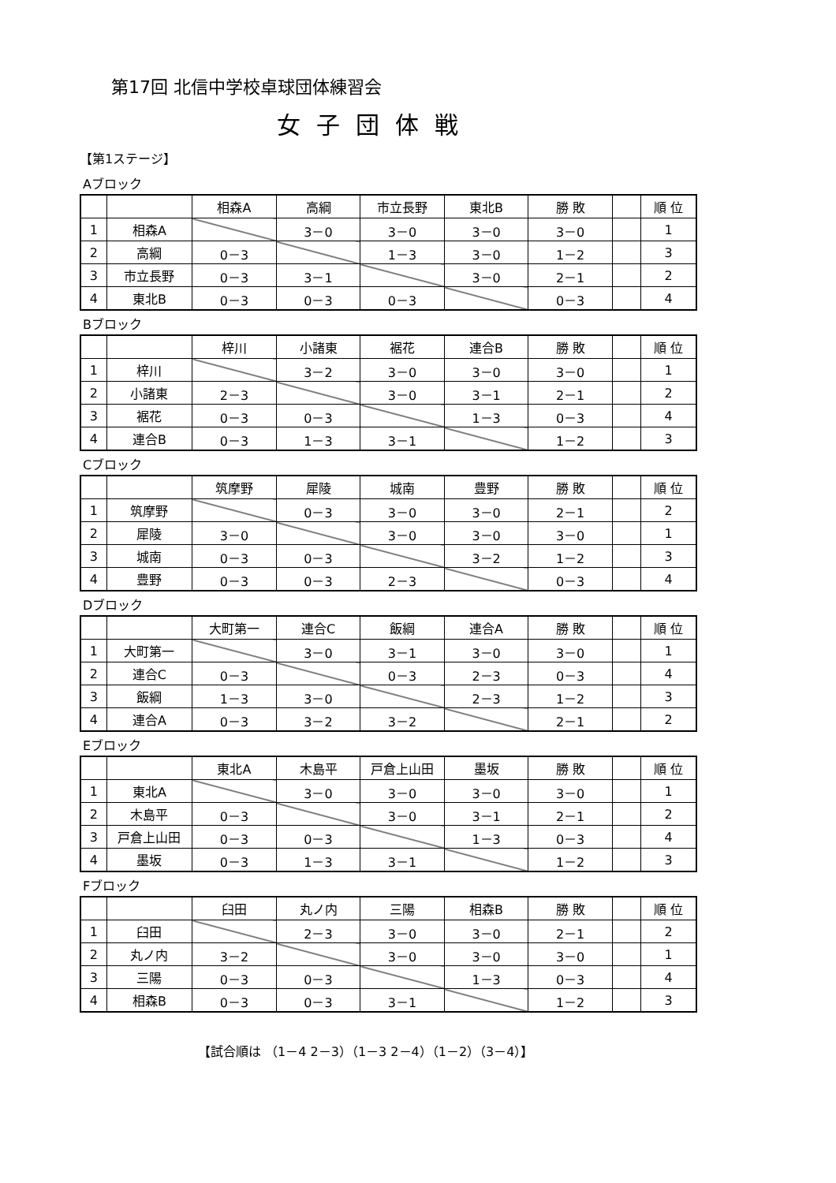第17回 北信中学校卓球団体練習会
女子団体戦
【第1ステージ】
Aブロック
| | | 相森A | 高綱 | 市立長野 | 東北B | 勝 敗 | | 順 位 |
| 1 | 相森A | | 3－0 | 3－0 | 3－0 | 3－0 | | 1 |
| 2 | 高綱 | 0－3 | | 1－3 | 3－0 | 1－2 | | 3 |
| 3 | 市立長野 | 0－3 | 3－1 | | 3－0 | 2－1 | | 2 |
| 4 | 東北B | 0－3 | 0－3 | 0－3 | | 0－3 | | 4 |
Bブロック
| | | 梓川 | 小諸東 | 裾花 | 連合B | 勝 敗 | | 順 位 |
| 1 | 梓川 | | 3－2 | 3－0 | 3－0 | 3－0 | | 1 |
| 2 | 小諸東 | 2－3 | | 3－0 | 3－1 | 2－1 | | 2 |
| 3 | 裾花 | 0－3 | 0－3 | | 1－3 | 0－3 | | 4 |
| 4 | 連合B | 0－3 | 1－3 | 3－1 | | 1－2 | | 3 |
Cブロック
| | | 筑摩野 | 犀陵 | 城南 | 豊野 | 勝 敗 | | 順 位 |
| 1 | 筑摩野 | | 0－3 | 3－0 | 3－0 | 2－1 | | 2 |
| 2 | 犀陵 | 3－0 | | 3－0 | 3－0 | 3－0 | | 1 |
| 3 | 城南 | 0－3 | 0－3 | | 3－2 | 1－2 | | 3 |
| 4 | 豊野 | 0－3 | 0－3 | 2－3 | | 0－3 | | 4 |
Dブロック
| | | 大町第一 | 連合C | 飯綱 | 連合A | 勝 敗 | | 順 位 |
| 1 | 大町第一 | | 3－0 | 3－1 | 3－0 | 3－0 | | 1 |
| 2 | 連合C | 0－3 | | 0－3 | 2－3 | 0－3 | | 4 |
| 3 | 飯綱 | 1－3 | 3－0 | | 2－3 | 1－2 | | 3 |
| 4 | 連合A | 0－3 | 3－2 | 3－2 | | 2－1 | | 2 |
Eブロック
| | | 東北A | 木島平 | 戸倉上山田 | 墨坂 | 勝 敗 | | 順 位 |
| 1 | 東北A | | 3－0 | 3－0 | 3－0 | 3－0 | | 1 |
| 2 | 木島平 | 0－3 | | 3－0 | 3－1 | 2－1 | | 2 |
| 3 | 戸倉上山田 | 0－3 | 0－3 | | 1－3 | 0－3 | | 4 |
| 4 | 墨坂 | 0－3 | 1－3 | 3－1 | | 1－2 | | 3 |
Fブロック
| | | 臼田 | 丸ノ内 | 三陽 | 相森B | 勝 敗 | | 順 位 |
| 1 | 臼田 | | 2－3 | 3－0 | 3－0 | 2－1 | | 2 |
| 2 | 丸ノ内 | 3－2 | | 3－0 | 3－0 | 3－0 | | 1 |
| 3 | 三陽 | 0－3 | 0－3 | | 1－3 | 0－3 | | 4 |
| 4 | 相森B | 0－3 | 0－3 | 3－1 | | 1－2 | | 3 |
【試合順は （1－4 2－3）（1－3 2－4）（1－2）（3－4）】